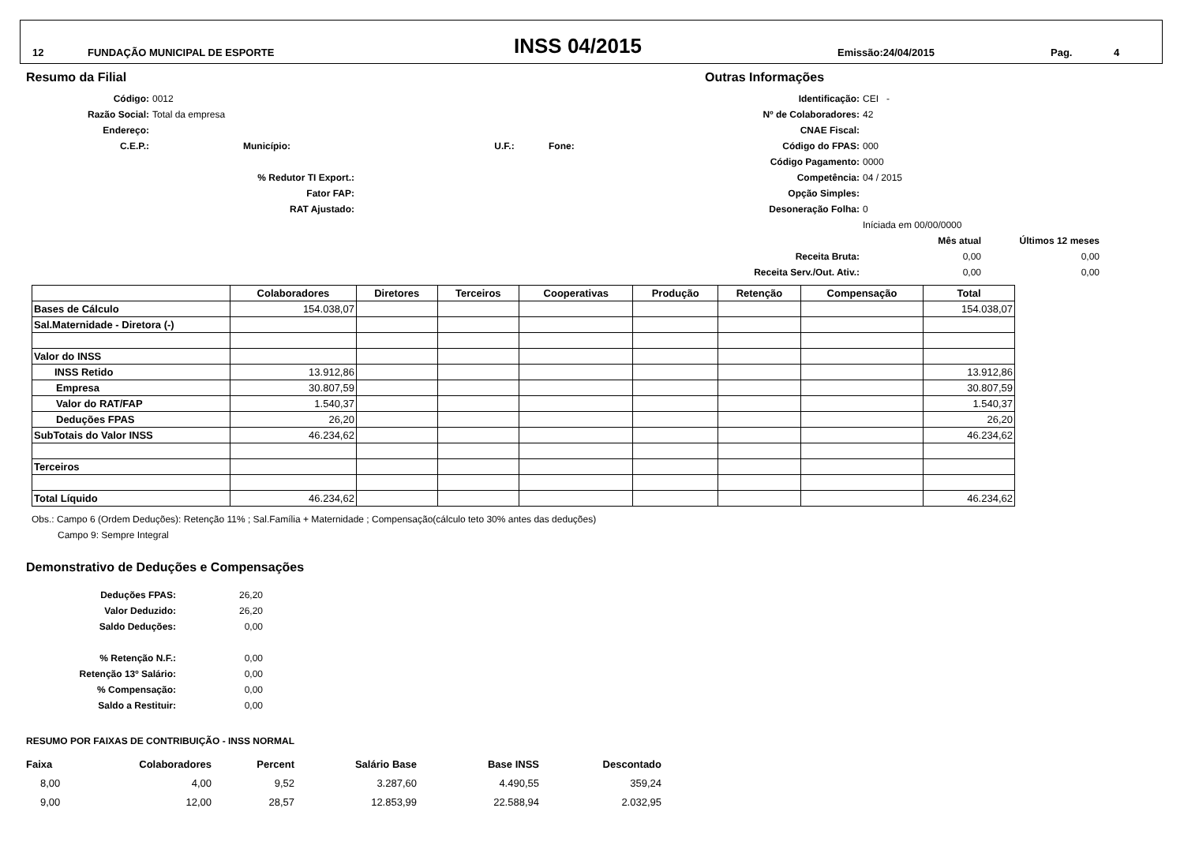12 FUNDAÇÃO MUNICIPAL DE ESPORTE INSS 04/2015 Emissão:24/04/2015 Pag. 4
Resumo da Filial
Código:
0012
Razão Social:
Total da empresa
Endereço:
C.E.P.:
Município: U.F.: Fone:
% Redutor TI Export.:
Fator FAP:
RAT Ajustado:
Outras Informações
Identificação:
CEI -
Nº de Colaboradores:
42
CNAE Fiscal:
Código do FPAS:
000
Código Pagamento:
0000
Competência:
04 / 2015
Opção Simples:
Desoneração Folha:
0
Iníciada em 00/00/0000
Mês atual
Últimos 12 meses
Receita Bruta:
0,00
0,00
Receita Serv./Out. Ativ.:
0,00
0,00
| | Colaboradores | Diretores | Terceiros | Cooperativas | Produção | Retenção | Compensação | Total |
| --- | --- | --- | --- | --- | --- | --- | --- | --- |
| Bases de Cálculo | 154.038,07 | | | | | | | 154.038,07 |
| Sal.Maternidade - Diretora (-) | | | | | | | | |
| Valor do INSS | | | | | | | | |
| INSS Retido | 13.912,86 | | | | | | | 13.912,86 |
| Empresa | 30.807,59 | | | | | | | 30.807,59 |
| Valor do RAT/FAP | 1.540,37 | | | | | | | 1.540,37 |
| Deduções FPAS | 26,20 | | | | | | | 26,20 |
| SubTotais do Valor INSS | 46.234,62 | | | | | | | 46.234,62 |
| Terceiros | | | | | | | | |
| Total Líquido | 46.234,62 | | | | | | | 46.234,62 |
Obs.: Campo 6 (Ordem Deduções): Retenção 11% ; Sal.Família + Maternidade ; Compensação(cálculo teto 30% antes das deduções)
Campo 9: Sempre Integral
Demonstrativo de Deduções e Compensações
Deduções FPAS:
26,20
Valor Deduzido:
26,20
Saldo Deduções:
0,00
% Retenção N.F.:
0,00
Retenção 13º Salário:
0,00
% Compensação:
0,00
Saldo a Restituir:
0,00
RESUMO POR FAIXAS DE CONTRIBUIÇÃO - INSS NORMAL
| Faixa | Colaboradores | Percent | Salário Base | Base INSS | Descontado |
| --- | --- | --- | --- | --- | --- |
| 8,00 | 4,00 | 9,52 | 3.287,60 | 4.490,55 | 359,24 |
| 9,00 | 12,00 | 28,57 | 12.853,99 | 22.588,94 | 2.032,95 |